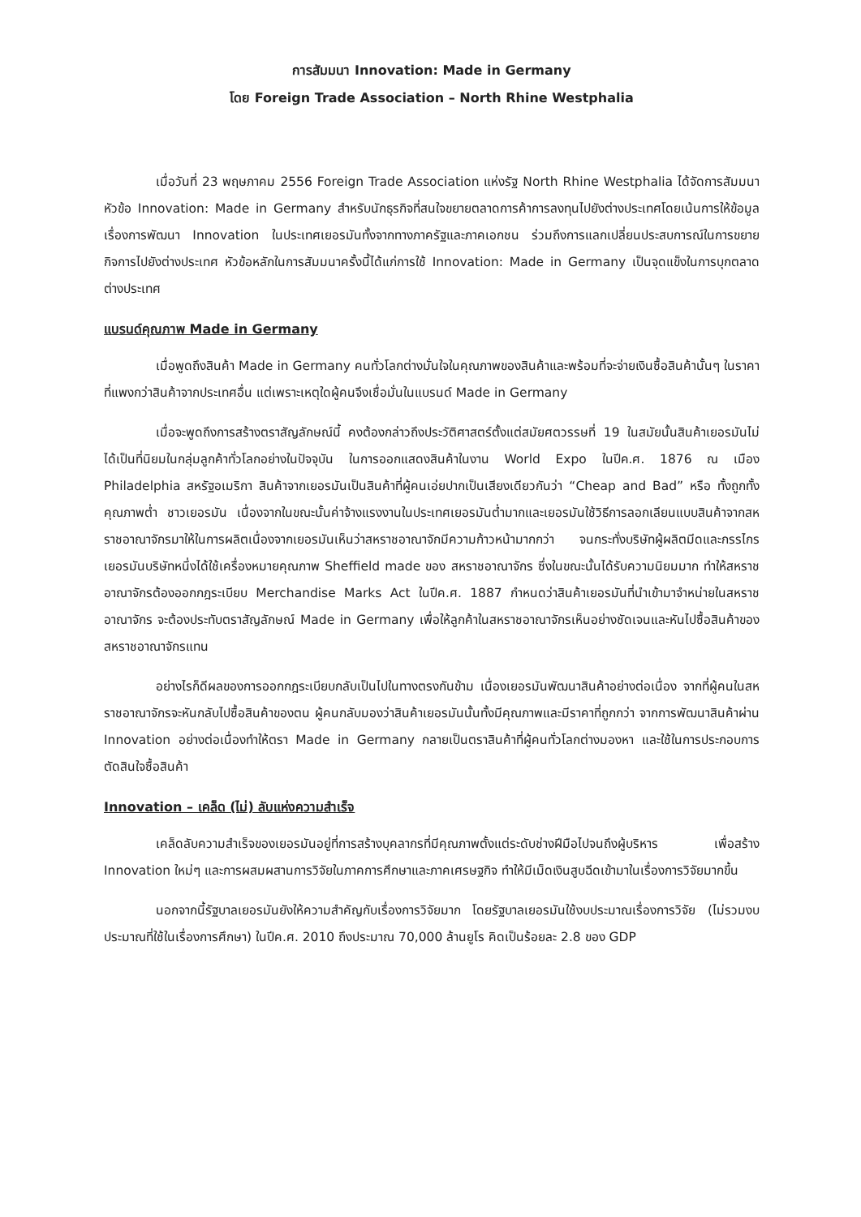การสัมมนา Innovation: Made in Germany
โดย Foreign Trade Association – North Rhine Westphalia
เมื่อวันที่ 23 พฤษภาคม 2556 Foreign Trade Association แห่งรัฐ North Rhine Westphalia ได้จัดการสัมมนาหัวข้อ Innovation: Made in Germany สำหรับนักธุรกิจที่สนใจขยายตลาดการค้าการลงทุนไปยังต่างประเทศโดยเน้นการให้ข้อมูลเรื่องการพัฒนา Innovation ในประเทศเยอรมันทั้งจากทางภาครัฐและภาคเอกชน ร่วมถึงการแลกเปลี่ยนประสบการณ์ในการขยายกิจการไปยังต่างประเทศ หัวข้อหลักในการสัมมนาครั้งนี้ได้แก่การใช้ Innovation: Made in Germany เป็นจุดแข็งในการบุกตลาดต่างประเทศ
แบรนด์คุณภาพ Made in Germany
เมื่อพูดถึงสินค้า Made in Germany คนทั่วโลกต่างมั่นใจในคุณภาพของสินค้าและพร้อมที่จะจ่ายเงินซื้อสินค้านั้นๆ ในราคาที่แพงกว่าสินค้าจากประเทศอื่น แต่เพราะเหตุใดผู้คนจึงเชื่อมั่นในแบรนด์ Made in Germany
เมื่อจะพูดถึงการสร้างตราสัญลักษณ์นี้ คงต้องกล่าวถึงประวัติศาสตร์ตั้งแต่สมัยศตวรรษที่ 19 ในสมัยนั้นสินค้าเยอรมันไม่ได้เป็นที่นิยมในกลุ่มลูกค้าทั่วโลกอย่างในปัจจุบัน ในการออกแสดงสินค้าในงาน World Expo ในปีค.ศ. 1876 ณ เมือง Philadelphia สหรัฐอเมริกา สินค้าจากเยอรมันเป็นสินค้าที่ผู้คนเอ่ยปากเป็นเสียงเดียวกันว่า “Cheap and Bad” หรือ ทั้งถูกทั้งคุณภาพต่ำ ชาวเยอรมัน เนื่องจากในขณะนั้นค่าจ้างแรงงานในประเทศเยอรมันต่ำมากและเยอรมันใช้วิธีการลอกเลียนแบบสินค้าจากสหราชอาณาจักรมาให้ในการผลิตเนื่องจากเยอรมันเห็นว่าสหราชอาณาจักมีความก้าวหน้ามากกว่า จนกระทั่งบริษัทผู้ผลิตมีดและกรรไกรเยอรมันบริษัทหนึ่งได้ใช้เครื่องหมายคุณภาพ Sheffield made ของ สหราชอาณาจักร ซึ่งในขณะนั้นได้รับความนิยมมาก ทำให้สหราชอาณาจักรต้องออกกฎระเบียบ Merchandise Marks Act ในปีค.ศ. 1887 กำหนดว่าสินค้าเยอรมันที่นำเข้ามาจำหน่ายในสหราชอาณาจักร จะต้องประทับตราสัญลักษณ์ Made in Germany เพื่อให้ลูกค้าในสหราชอาณาจักรเห็นอย่างชัดเจนและหันไปซื้อสินค้าของสหราชอาณาจักรแทน
อย่างไรก็ดีผลของการออกกฎระเบียบกลับเป็นไปในทางตรงกันข้าม เนื่องเยอรมันพัฒนาสินค้าอย่างต่อเนื่อง จากที่ผู้คนในสหราชอาณาจักรจะหันกลับไปซื้อสินค้าของตน ผู้คนกลับมองว่าสินค้าเยอรมันนั้นทั้งมีคุณภาพและมีราคาที่ถูกกว่า จากการพัฒนาสินค้าผ่าน Innovation อย่างต่อเนื่องทำให้ตรา Made in Germany กลายเป็นตราสินค้าที่ผู้คนทั่วโลกต่างมองหา และใช้ในการประกอบการตัดสินใจซื้อสินค้า
Innovation – เคล็ด (ไม่) ลับแห่งความสำเร็จ
เคล็ดลับความสำเร็จของเยอรมันอยู่ที่การสร้างบุคลากรที่มีคุณภาพตั้งแต่ระดับช่างฝีมือไปจนถึงผู้บริหาร เพื่อสร้าง Innovation ใหม่ๆ และการผสมผสานการวิจัยในภาคการศึกษาและภาคเศรษฐกิจ ทำให้มีเม็ดเงินสูบฉีดเข้ามาในเรื่องการวิจัยมากขึ้น
นอกจากนี้รัฐบาลเยอรมันยังให้ความสำคัญกับเรื่องการวิจัยมาก โดยรัฐบาลเยอรมันใช้งบประมาณเรื่องการวิจัย (ไม่รวมงบประมาณที่ใช้ในเรื่องการศึกษา) ในปีค.ศ. 2010 ถึงประมาณ 70,000 ล้านยูโร คิดเป็นร้อยละ 2.8 ของ GDP